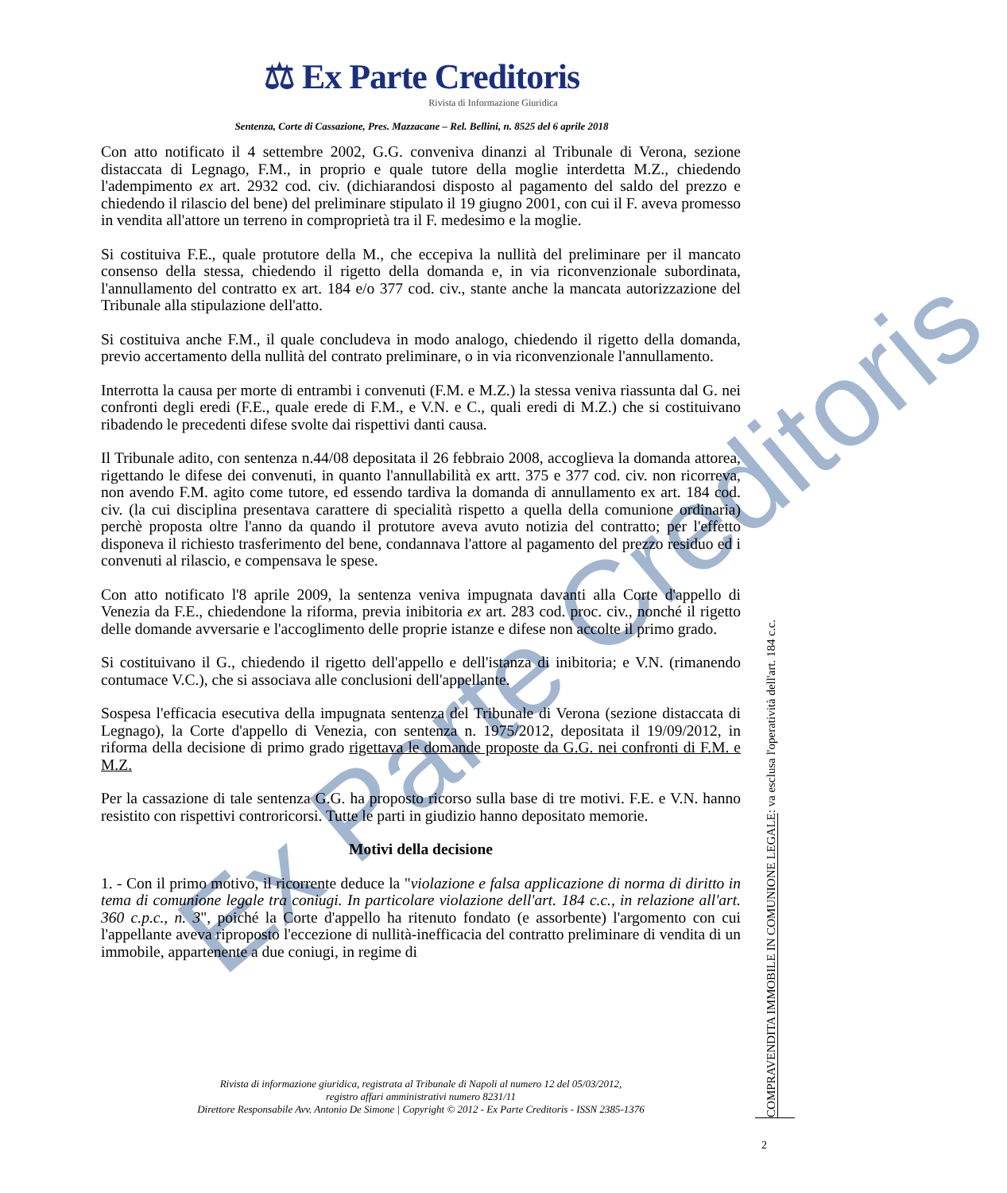Ex Parte Creditoris
⚖ Ex Parte Creditoris
Rivista di Informazione Giuridica
Sentenza, Corte di Cassazione, Pres. Mazzacane – Rel. Bellini, n. 8525 del 6 aprile 2018
Con atto notificato il 4 settembre 2002, G.G. conveniva dinanzi al Tribunale di Verona, sezione distaccata di Legnago, F.M., in proprio e quale tutore della moglie interdetta M.Z., chiedendo l'adempimento ex art. 2932 cod. civ. (dichiarandosi disposto al pagamento del saldo del prezzo e chiedendo il rilascio del bene) del preliminare stipulato il 19 giugno 2001, con cui il F. aveva promesso in vendita all'attore un terreno in comproprietà tra il F. medesimo e la moglie.
Si costituiva F.E., quale protutore della M., che eccepiva la nullità del preliminare per il mancato consenso della stessa, chiedendo il rigetto della domanda e, in via riconvenzionale subordinata, l'annullamento del contratto ex art. 184 e/o 377 cod. civ., stante anche la mancata autorizzazione del Tribunale alla stipulazione dell'atto.
Si costituiva anche F.M., il quale concludeva in modo analogo, chiedendo il rigetto della domanda, previo accertamento della nullità del contrato preliminare, o in via riconvenzionale l'annullamento.
Interrotta la causa per morte di entrambi i convenuti (F.M. e M.Z.) la stessa veniva riassunta dal G. nei confronti degli eredi (F.E., quale erede di F.M., e V.N. e C., quali eredi di M.Z.) che si costituivano ribadendo le precedenti difese svolte dai rispettivi danti causa.
Il Tribunale adito, con sentenza n.44/08 depositata il 26 febbraio 2008, accoglieva la domanda attorea, rigettando le difese dei convenuti, in quanto l'annullabilità ex artt. 375 e 377 cod. civ. non ricorreva, non avendo F.M. agito come tutore, ed essendo tardiva la domanda di annullamento ex art. 184 cod. civ. (la cui disciplina presentava carattere di specialità rispetto a quella della comunione ordinaria) perchè proposta oltre l'anno da quando il protutore aveva avuto notizia del contratto; per l'effetto disponeva il richiesto trasferimento del bene, condannava l'attore al pagamento del prezzo residuo ed i convenuti al rilascio, e compensava le spese.
Con atto notificato l'8 aprile 2009, la sentenza veniva impugnata davanti alla Corte d'appello di Venezia da F.E., chiedendone la riforma, previa inibitoria ex art. 283 cod. proc. civ., nonché il rigetto delle domande avversarie e l'accoglimento delle proprie istanze e difese non accolte il primo grado.
Si costituivano il G., chiedendo il rigetto dell'appello e dell'istanza di inibitoria; e V.N. (rimanendo contumace V.C.), che si associava alle conclusioni dell'appellante.
Sospesa l'efficacia esecutiva della impugnata sentenza del Tribunale di Verona (sezione distaccata di Legnago), la Corte d'appello di Venezia, con sentenza n. 1975/2012, depositata il 19/09/2012, in riforma della decisione di primo grado rigettava le domande proposte da G.G. nei confronti di F.M. e M.Z.
Per la cassazione di tale sentenza G.G. ha proposto ricorso sulla base di tre motivi. F.E. e V.N. hanno resistito con rispettivi controricorsi. Tutte le parti in giudizio hanno depositato memorie.
Motivi della decisione
1. - Con il primo motivo, il ricorrente deduce la "violazione e falsa applicazione di norma di diritto in tema di comunione legale tra coniugi. In particolare violazione dell'art. 184 c.c., in relazione all'art. 360 c.p.c., n. 3", poiché la Corte d'appello ha ritenuto fondato (e assorbente) l'argomento con cui l'appellante aveva riproposto l'eccezione di nullità-inefficacia del contratto preliminare di vendita di un immobile, appartenente a due coniugi, in regime di
Rivista di informazione giuridica, registrata al Tribunale di Napoli al numero 12 del 05/03/2012,
registro affari amministrativi numero 8231/11
Direttore Responsabile Avv. Antonio De Simone | Copyright © 2012 - Ex Parte Creditoris - ISSN 2385-1376
COMPRAVENDITA IMMOBILE IN COMUNIONE LEGALE: va esclusa l'operatività dell'art. 184 c.c.
2